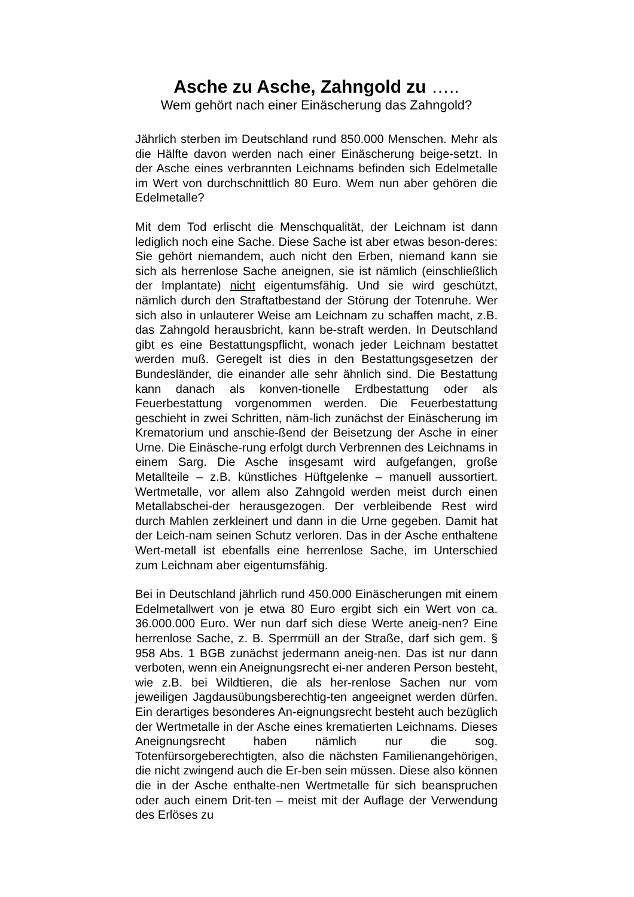Asche zu Asche, Zahngold zu …..
Wem gehört nach einer Einäscherung das Zahngold?
Jährlich sterben im Deutschland rund 850.000 Menschen. Mehr als die Hälfte davon werden nach einer Einäscherung beige-setzt. In der Asche eines verbrannten Leichnams befinden sich Edelmetalle im Wert von durchschnittlich 80 Euro. Wem nun aber gehören die Edelmetalle?
Mit dem Tod erlischt die Menschqualität, der Leichnam ist dann lediglich noch eine Sache. Diese Sache ist aber etwas beson-deres: Sie gehört niemandem, auch nicht den Erben, niemand kann sie sich als herrenlose Sache aneignen, sie ist nämlich (einschließlich der Implantate) nicht eigentumsfähig. Und sie wird geschützt, nämlich durch den Straftatbestand der Störung der Totenruhe. Wer sich also in unlauterer Weise am Leichnam zu schaffen macht, z.B. das Zahngold herausbricht, kann be-straft werden. In Deutschland gibt es eine Bestattungspflicht, wonach jeder Leichnam bestattet werden muß. Geregelt ist dies in den Bestattungsgesetzen der Bundesländer, die einander alle sehr ähnlich sind. Die Bestattung kann danach als konven-tionelle Erdbestattung oder als Feuerbestattung vorgenommen werden. Die Feuerbestattung geschieht in zwei Schritten, näm-lich zunächst der Einäscherung im Krematorium und anschie-ßend der Beisetzung der Asche in einer Urne. Die Einäsche-rung erfolgt durch Verbrennen des Leichnams in einem Sarg. Die Asche insgesamt wird aufgefangen, große Metallteile – z.B. künstliches Hüftgelenke – manuell aussortiert. Wertmetalle, vor allem also Zahngold werden meist durch einen Metallabschei-der herausgezogen. Der verbleibende Rest wird durch Mahlen zerkleinert und dann in die Urne gegeben. Damit hat der Leich-nam seinen Schutz verloren. Das in der Asche enthaltene Wert-metall ist ebenfalls eine herrenlose Sache, im Unterschied zum Leichnam aber eigentumsfähig.
Bei in Deutschland jährlich rund 450.000 Einäscherungen mit einem Edelmetallwert von je etwa 80 Euro ergibt sich ein Wert von ca. 36.000.000 Euro. Wer nun darf sich diese Werte aneig-nen? Eine herrenlose Sache, z. B. Sperrmüll an der Straße, darf sich gem. § 958 Abs. 1 BGB zunächst jedermann aneig-nen. Das ist nur dann verboten, wenn ein Aneignungsrecht ei-ner anderen Person besteht, wie z.B. bei Wildtieren, die als her-renlose Sachen nur vom jeweiligen Jagdausübungsberechtig-ten angeeignet werden dürfen. Ein derartiges besonderes An-eignungsrecht besteht auch bezüglich der Wertmetalle in der Asche eines krematierten Leichnams. Dieses Aneignungsrecht haben nämlich nur die sog. Totenfürsorgeberechtigten, also die nächsten Familienangehörigen, die nicht zwingend auch die Er-ben sein müssen. Diese also können die in der Asche enthalte-nen Wertmetalle für sich beanspruchen oder auch einem Drit-ten – meist mit der Auflage der Verwendung des Erlöses zu